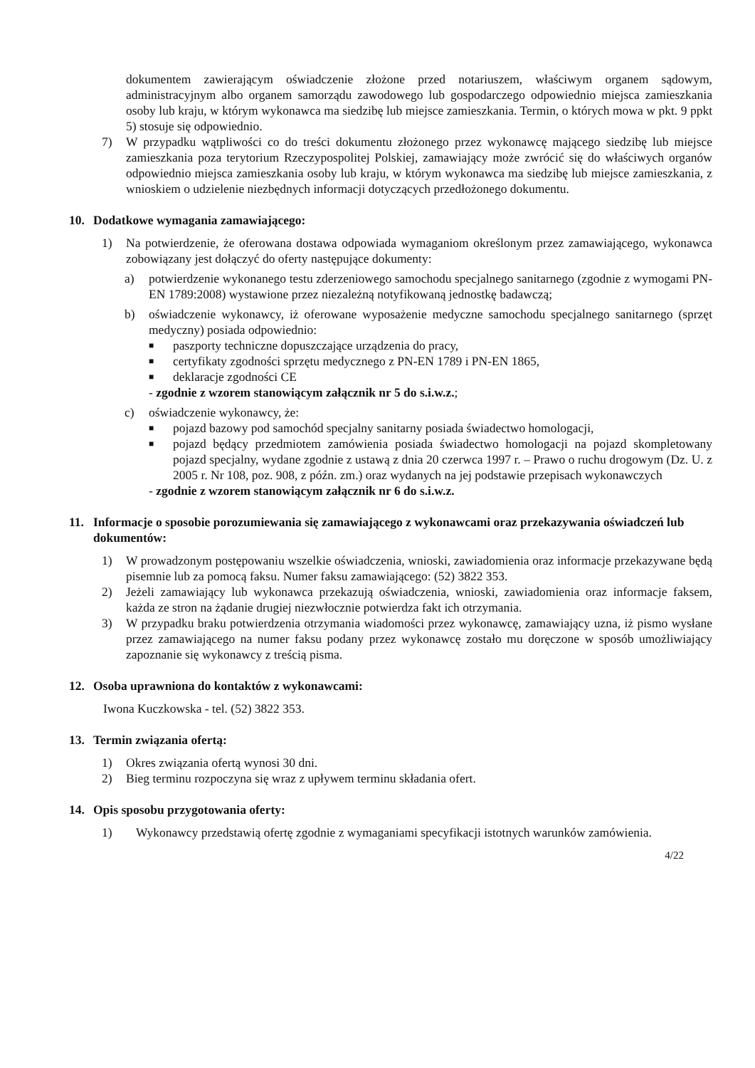dokumentem zawierającym oświadczenie złożone przed notariuszem, właściwym organem sądowym, administracyjnym albo organem samorządu zawodowego lub gospodarczego odpowiednio miejsca zamieszkania osoby lub kraju, w którym wykonawca ma siedzibę lub miejsce zamieszkania. Termin, o których mowa w pkt. 9 ppkt 5) stosuje się odpowiednio.
7) W przypadku wątpliwości co do treści dokumentu złożonego przez wykonawcę mającego siedzibę lub miejsce zamieszkania poza terytorium Rzeczypospolitej Polskiej, zamawiający może zwrócić się do właściwych organów odpowiednio miejsca zamieszkania osoby lub kraju, w którym wykonawca ma siedzibę lub miejsce zamieszkania, z wnioskiem o udzielenie niezbędnych informacji dotyczących przedłożonego dokumentu.
10. Dodatkowe wymagania zamawiającego:
1) Na potwierdzenie, że oferowana dostawa odpowiada wymaganiom określonym przez zamawiającego, wykonawca zobowiązany jest dołączyć do oferty następujące dokumenty:
a) potwierdzenie wykonanego testu zderzeniowego samochodu specjalnego sanitarnego (zgodnie z wymogami PN-EN 1789:2008) wystawione przez niezależną notyfikowaną jednostkę badawczą;
b) oświadczenie wykonawcy, iż oferowane wyposażenie medyczne samochodu specjalnego sanitarnego (sprzęt medyczny) posiada odpowiednio:
■ paszporty techniczne dopuszczające urządzenia do pracy,
■ certyfikaty zgodności sprzętu medycznego z PN-EN 1789 i PN-EN 1865,
■ deklaracje zgodności CE
- zgodnie z wzorem stanowiącym załącznik nr 5 do s.i.w.z.;
c) oświadczenie wykonawcy, że:
■ pojazd bazowy pod samochód specjalny sanitarny posiada świadectwo homologacji,
■ pojazd będący przedmiotem zamówienia posiada świadectwo homologacji na pojazd skompletowany pojazd specjalny, wydane zgodnie z ustawą z dnia 20 czerwca 1997 r. – Prawo o ruchu drogowym (Dz. U. z 2005 r. Nr 108, poz. 908, z późn. zm.) oraz wydanych na jej podstawie przepisach wykonawczych
- zgodnie z wzorem stanowiącym załącznik nr 6 do s.i.w.z.
11. Informacje o sposobie porozumiewania się zamawiającego z wykonawcami oraz przekazywania oświadczeń lub dokumentów:
1) W prowadzonym postępowaniu wszelkie oświadczenia, wnioski, zawiadomienia oraz informacje przekazywane będą pisemnie lub za pomocą faksu. Numer faksu zamawiającego: (52) 3822 353.
2) Jeżeli zamawiający lub wykonawca przekazują oświadczenia, wnioski, zawiadomienia oraz informacje faksem, każda ze stron na żądanie drugiej niezwłocznie potwierdza fakt ich otrzymania.
3) W przypadku braku potwierdzenia otrzymania wiadomości przez wykonawcę, zamawiający uzna, iż pismo wysłane przez zamawiającego na numer faksu podany przez wykonawcę zostało mu doręczone w sposób umożliwiający zapoznanie się wykonawcy z treścią pisma.
12. Osoba uprawniona do kontaktów z wykonawcami:
Iwona Kuczkowska - tel. (52) 3822 353.
13. Termin związania ofertą:
1) Okres związania ofertą wynosi 30 dni.
2) Bieg terminu rozpoczyna się wraz z upływem terminu składania ofert.
14. Opis sposobu przygotowania oferty:
1) Wykonawcy przedstawią ofertę zgodnie z wymaganiami specyfikacji istotnych warunków zamówienia.
4/22